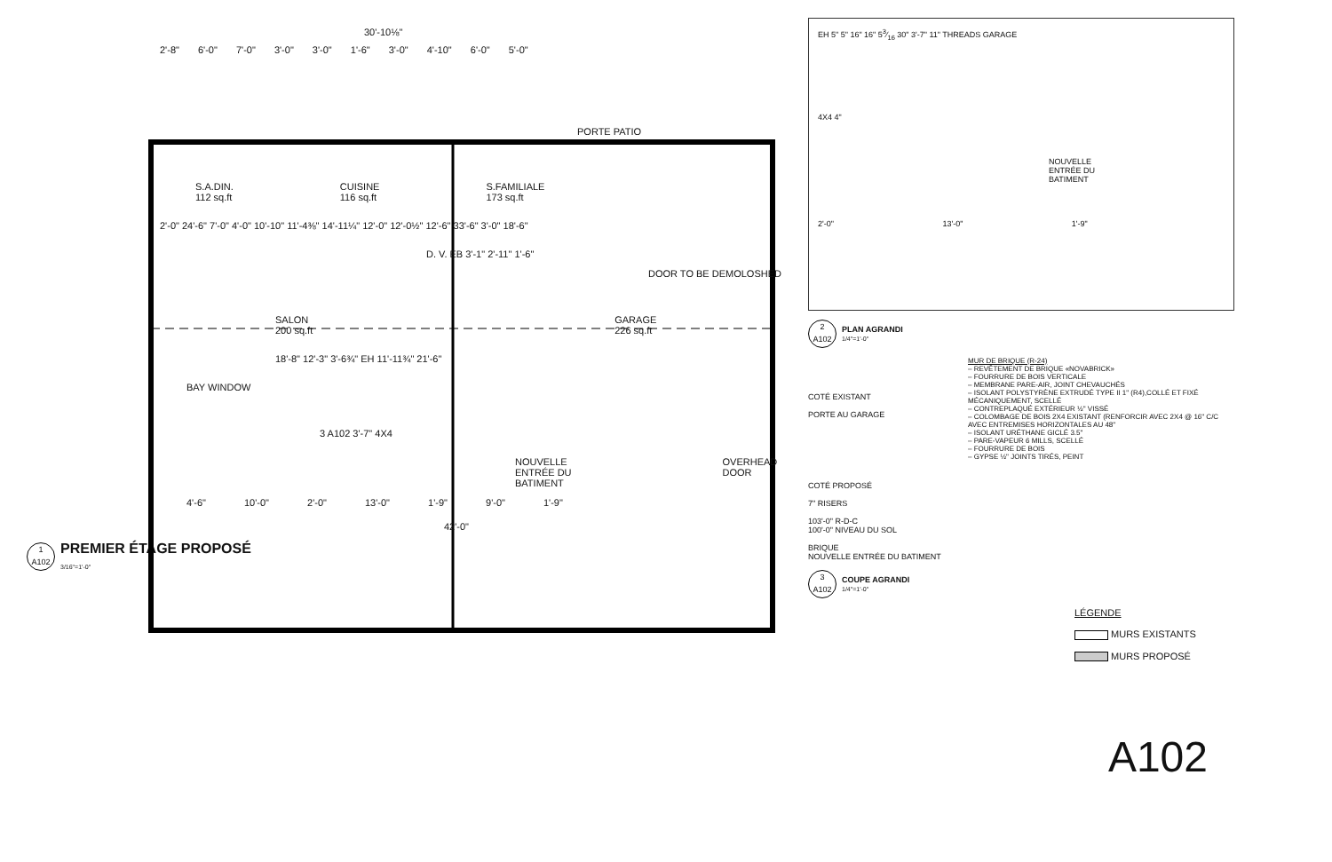30'-10⅛"
2'-8" 6'-0" 7'-0" 3'-0" 3'-0" 1'-6" 3'-0" 4'-10" 6'-0" 5'-0"
PORTE PATIO
S.A.DIN.
112 sq.ft
CUISINE
116 sq.ft
S.FAMILIALE
173 sq.ft
2'-0" 24'-6" 7'-0" 4'-0" 10'-10" 11'-4⅜" 14'-11¼" 12'-0" 12'-0½" 12'-6" 33'-6" 3'-0" 18'-6"
D. V. EB 3'-1" 2'-11" 1'-6"
DOOR TO BE DEMOLOSHED
SALON
200 sq.ft
GARAGE
226 sq.ft
18'-8" 12'-3" 3'-6¾" EH 11'-11¾" 21'-6"
BAY WINDOW
3 A102 3'-7" 4X4
NOUVELLE
ENTRÉE DU
BATIMENT
OVERHEAD
DOOR
4'-6" 10'-0" 2'-0" 13'-0" 1'-9" 9'-0" 1'-9"
42'-0"
1
A102
PREMIER ÉTAGE PROPOSÉ
3/16"=1'-0"
EH 5" 5" 16" 16" 53⁄16 30" 3'-7" 11" THREADS GARAGE
4X4 4"
NOUVELLE
ENTRÉE DU
BATIMENT
2'-0" 13'-0" 1'-9"
2
A102
PLAN AGRANDI
1/4"=1'-0"
COTÉ EXISTANT
PORTE AU GARAGE
COTÉ PROPOSÉ
7" RISERS
103'-0" R-D-C
100'-0" NIVEAU DU SOL
BRIQUE
NOUVELLE ENTRÉE DU BATIMENT
MUR DE BRIQUE (R-24)
– REVÊTEMENT DE BRIQUE «NOVABRICK»
– FOURRURE DE BOIS VERTICALE
– MEMBRANE PARE-AIR, JOINT CHEVAUCHÉS
– ISOLANT POLYSTYRÈNE EXTRUDÉ TYPE II 1" (R4),COLLÉ ET FIXÉ MÉCANIQUEMENT, SCELLÉ
– CONTREPLAQUÉ EXTÉRIEUR ½" VISSÉ
– COLOMBAGE DE BOIS 2X4 EXISTANT (RENFORCIR AVEC 2X4 @ 16" C/C AVEC ENTREMISES HORIZONTALES AU 48"
– ISOLANT URÉTHANE GICLÉ 3.5"
– PARE-VAPEUR 6 MILLS, SCELLÉ
– FOURRURE DE BOIS
– GYPSE ½" JOINTS TIRÉS, PEINT
3
A102
COUPE AGRANDI
1/4"=1'-0"
LÉGENDE
MURS EXISTANTS
MURS PROPOSÉ
A102